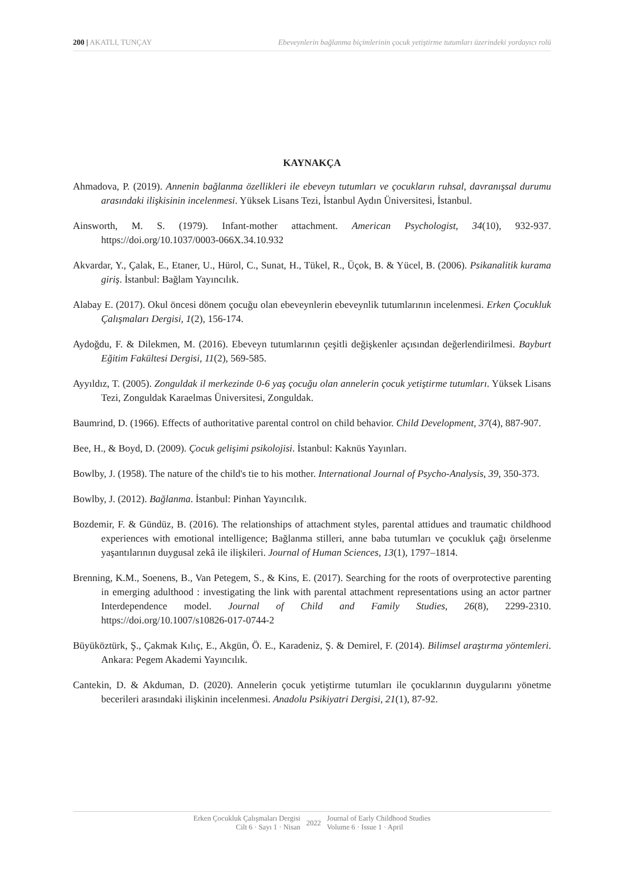200 | AKATLI, TUNÇAY Ebeveynlerin bağlanma biçimlerinin çocuk yetiştirme tutumları üzerindeki yordayıcı rolü
KAYNAKÇA
Ahmadova, P. (2019). Annenin bağlanma özellikleri ile ebeveyn tutumları ve çocukların ruhsal, davranışsal durumu arasındaki ilişkisinin incelenmesi. Yüksek Lisans Tezi, İstanbul Aydın Üniversitesi, İstanbul.
Ainsworth, M. S. (1979). Infant-mother attachment. American Psychologist, 34(10), 932-937. https://doi.org/10.1037/0003-066X.34.10.932
Akvardar, Y., Çalak, E., Etaner, U., Hürol, C., Sunat, H., Tükel, R., Üçok, B. & Yücel, B. (2006). Psikanalitik kurama giriş. İstanbul: Bağlam Yayıncılık.
Alabay E. (2017). Okul öncesi dönem çocuğu olan ebeveynlerin ebeveynlik tutumlarının incelenmesi. Erken Çocukluk Çalışmaları Dergisi, 1(2), 156-174.
Aydoğdu, F. & Dilekmen, M. (2016). Ebeveyn tutumlarının çeşitli değişkenler açısından değerlendirilmesi. Bayburt Eğitim Fakültesi Dergisi, 11(2), 569-585.
Ayyıldız, T. (2005). Zonguldak il merkezinde 0-6 yaş çocuğu olan annelerin çocuk yetiştirme tutumları. Yüksek Lisans Tezi, Zonguldak Karaelmas Üniversitesi, Zonguldak.
Baumrind, D. (1966). Effects of authoritative parental control on child behavior. Child Development, 37(4), 887-907.
Bee, H., & Boyd, D. (2009). Çocuk gelişimi psikolojisi. İstanbul: Kaknüs Yayınları.
Bowlby, J. (1958). The nature of the child's tie to his mother. International Journal of Psycho-Analysis, 39, 350-373.
Bowlby, J. (2012). Bağlanma. İstanbul: Pinhan Yayıncılık.
Bozdemir, F. & Gündüz, B. (2016). The relationships of attachment styles, parental attidues and traumatic childhood experiences with emotional intelligence; Bağlanma stilleri, anne baba tutumları ve çocukluk çağı örselenme yaşantılarının duygusal zekâ ile ilişkileri. Journal of Human Sciences, 13(1), 1797–1814.
Brenning, K.M., Soenens, B., Van Petegem, S., & Kins, E. (2017). Searching for the roots of overprotective parenting in emerging adulthood : investigating the link with parental attachment representations using an actor partner Interdependence model. Journal of Child and Family Studies, 26(8), 2299-2310. https://doi.org/10.1007/s10826-017-0744-2
Büyüköztürk, Ş., Çakmak Kılıç, E., Akgün, Ö. E., Karadeniz, Ş. & Demirel, F. (2014). Bilimsel araştırma yöntemleri. Ankara: Pegem Akademi Yayıncılık.
Cantekin, D. & Akduman, D. (2020). Annelerin çocuk yetiştirme tutumları ile çocuklarının duygularını yönetme becerileri arasındaki ilişkinin incelenmesi. Anadolu Psikiyatri Dergisi, 21(1), 87-92.
Erken Çocukluk Çalışmaları Dergisi
Cilt 6 · Sayı 1 · Nisan
2022 Journal of Early Childhood Studies
Volume 6 · Issue 1 · April